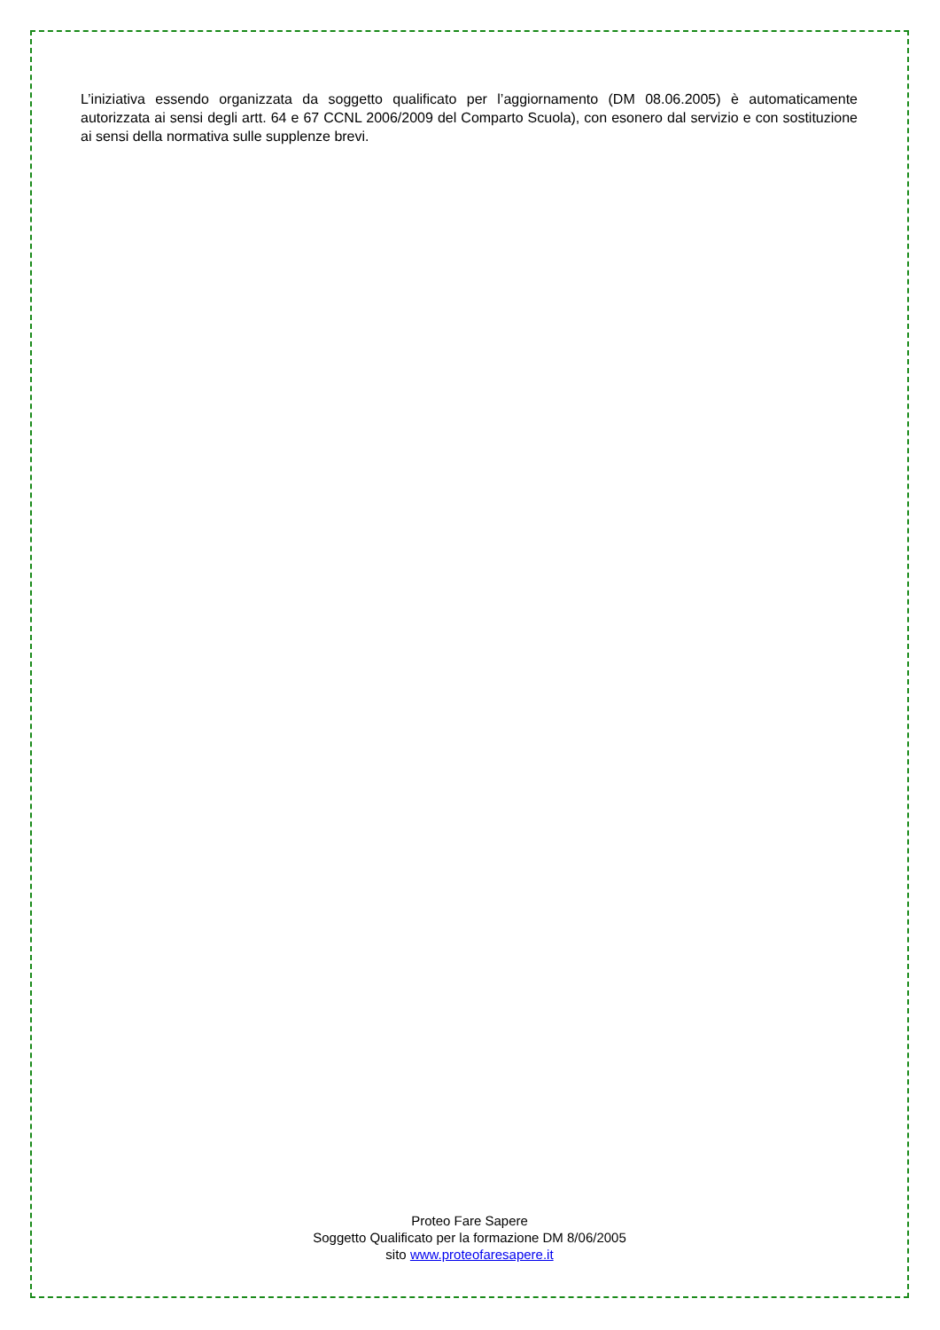L’iniziativa essendo organizzata da soggetto qualificato per l’aggiornamento (DM 08.06.2005) è automaticamente autorizzata ai sensi degli artt. 64 e 67 CCNL 2006/2009 del Comparto Scuola), con esonero dal servizio e con sostituzione ai sensi della normativa sulle supplenze brevi.
Proteo Fare Sapere
Soggetto Qualificato per la formazione DM 8/06/2005
sito www.proteofaresapere.it